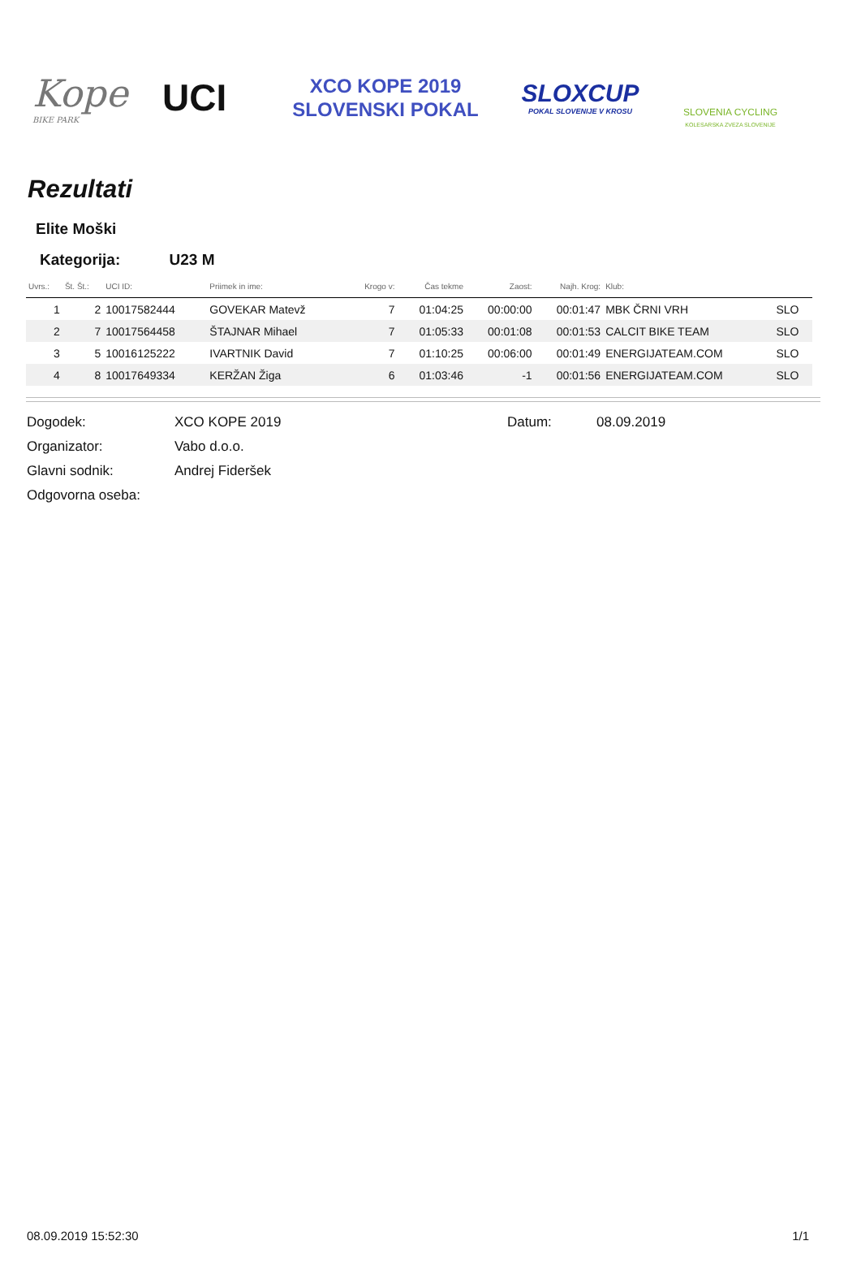Kope
BIKE PARK
UCI
XCO KOPE 2019
SLOVENSKI POKAL
SLOXCUP
POKAL SLOVENIJE V KROSU
SLOVENIA CYCLING
KOLESARSKA ZVEZA SLOVENIJE
Rezultati
Elite Moški
Kategorija: U23 M
| Uvrs.: | Št. Št.: | UCI ID: | Priimek in ime: | Krogo v: | Čas tekme | Zaost: | Najh. Krog: | Klub: | |
| --- | --- | --- | --- | --- | --- | --- | --- | --- | --- |
| 1 | 2 | 10017582444 | GOVEKAR Matevž | 7 | 01:04:25 | 00:00:00 | 00:01:47 | MBK ČRNI VRH | SLO |
| 2 | 7 | 10017564458 | ŠTAJNAR Mihael | 7 | 01:05:33 | 00:01:08 | 00:01:53 | CALCIT BIKE TEAM | SLO |
| 3 | 5 | 10016125222 | IVARTNIK David | 7 | 01:10:25 | 00:06:00 | 00:01:49 | ENERGIJATEAM.COM | SLO |
| 4 | 8 | 10017649334 | KERŽAN Žiga | 6 | 01:03:46 | -1 | 00:01:56 | ENERGIJATEAM.COM | SLO |
Dogodek: XCO KOPE 2019 Datum: 08.09.2019
Organizator: Vabo d.o.o.
Glavni sodnik: Andrej Fideršek
Odgovorna oseba:
08.09.2019 15:52:30 1/1